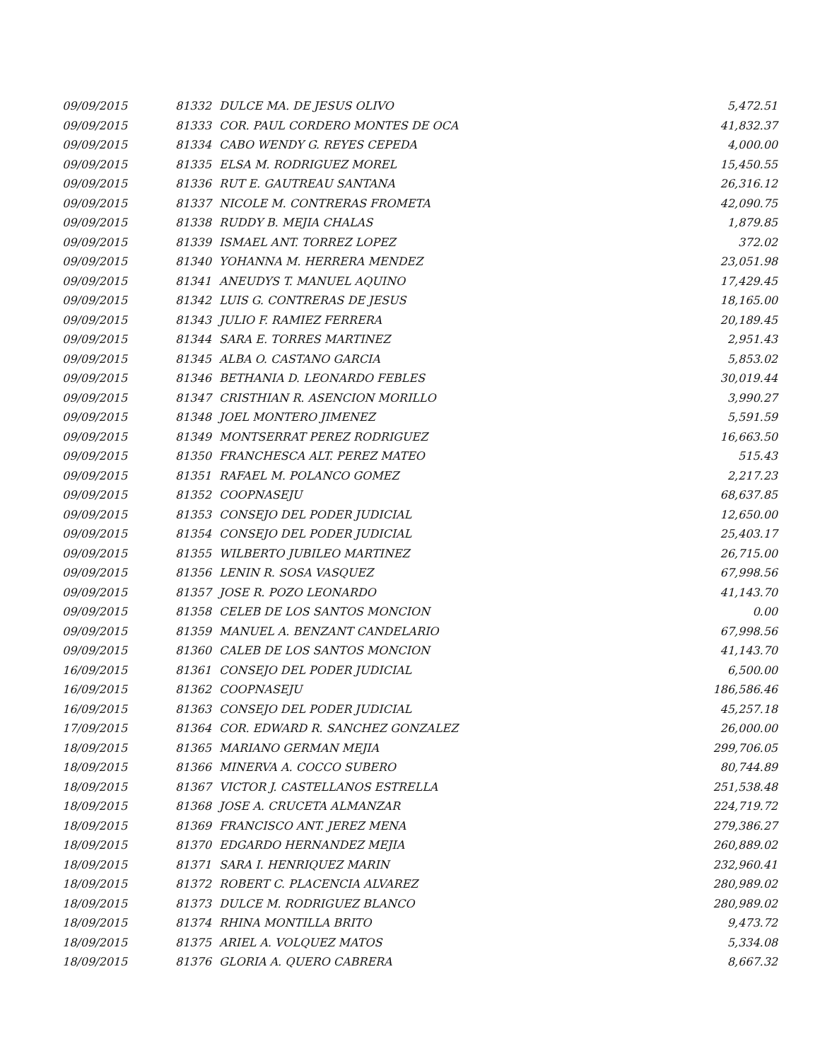| 09/09/2015 | 81332 | DULCE MA. DE JESUS OLIVO | 5,472.51 |
| 09/09/2015 | 81333 | COR. PAUL CORDERO MONTES DE OCA | 41,832.37 |
| 09/09/2015 | 81334 | CABO WENDY G. REYES CEPEDA | 4,000.00 |
| 09/09/2015 | 81335 | ELSA M. RODRIGUEZ MOREL | 15,450.55 |
| 09/09/2015 | 81336 | RUT E. GAUTREAU SANTANA | 26,316.12 |
| 09/09/2015 | 81337 | NICOLE M. CONTRERAS FROMETA | 42,090.75 |
| 09/09/2015 | 81338 | RUDDY B. MEJIA CHALAS | 1,879.85 |
| 09/09/2015 | 81339 | ISMAEL ANT. TORREZ LOPEZ | 372.02 |
| 09/09/2015 | 81340 | YOHANNA M. HERRERA MENDEZ | 23,051.98 |
| 09/09/2015 | 81341 | ANEUDYS T. MANUEL AQUINO | 17,429.45 |
| 09/09/2015 | 81342 | LUIS G. CONTRERAS DE JESUS | 18,165.00 |
| 09/09/2015 | 81343 | JULIO F. RAMIEZ FERRERA | 20,189.45 |
| 09/09/2015 | 81344 | SARA E. TORRES MARTINEZ | 2,951.43 |
| 09/09/2015 | 81345 | ALBA O. CASTANO GARCIA | 5,853.02 |
| 09/09/2015 | 81346 | BETHANIA D. LEONARDO FEBLES | 30,019.44 |
| 09/09/2015 | 81347 | CRISTHIAN R. ASENCION MORILLO | 3,990.27 |
| 09/09/2015 | 81348 | JOEL MONTERO JIMENEZ | 5,591.59 |
| 09/09/2015 | 81349 | MONTSERRAT PEREZ RODRIGUEZ | 16,663.50 |
| 09/09/2015 | 81350 | FRANCHESCA ALT. PEREZ MATEO | 515.43 |
| 09/09/2015 | 81351 | RAFAEL M. POLANCO GOMEZ | 2,217.23 |
| 09/09/2015 | 81352 | COOPNASEJU | 68,637.85 |
| 09/09/2015 | 81353 | CONSEJO DEL PODER JUDICIAL | 12,650.00 |
| 09/09/2015 | 81354 | CONSEJO DEL PODER JUDICIAL | 25,403.17 |
| 09/09/2015 | 81355 | WILBERTO JUBILEO MARTINEZ | 26,715.00 |
| 09/09/2015 | 81356 | LENIN R. SOSA VASQUEZ | 67,998.56 |
| 09/09/2015 | 81357 | JOSE R. POZO LEONARDO | 41,143.70 |
| 09/09/2015 | 81358 | CELEB DE LOS SANTOS MONCION | 0.00 |
| 09/09/2015 | 81359 | MANUEL A. BENZANT CANDELARIO | 67,998.56 |
| 09/09/2015 | 81360 | CALEB DE LOS SANTOS MONCION | 41,143.70 |
| 16/09/2015 | 81361 | CONSEJO DEL PODER JUDICIAL | 6,500.00 |
| 16/09/2015 | 81362 | COOPNASEJU | 186,586.46 |
| 16/09/2015 | 81363 | CONSEJO DEL PODER JUDICIAL | 45,257.18 |
| 17/09/2015 | 81364 | COR. EDWARD R. SANCHEZ GONZALEZ | 26,000.00 |
| 18/09/2015 | 81365 | MARIANO GERMAN MEJIA | 299,706.05 |
| 18/09/2015 | 81366 | MINERVA A. COCCO SUBERO | 80,744.89 |
| 18/09/2015 | 81367 | VICTOR J. CASTELLANOS ESTRELLA | 251,538.48 |
| 18/09/2015 | 81368 | JOSE A. CRUCETA ALMANZAR | 224,719.72 |
| 18/09/2015 | 81369 | FRANCISCO ANT. JEREZ MENA | 279,386.27 |
| 18/09/2015 | 81370 | EDGARDO HERNANDEZ MEJIA | 260,889.02 |
| 18/09/2015 | 81371 | SARA I. HENRIQUEZ MARIN | 232,960.41 |
| 18/09/2015 | 81372 | ROBERT C. PLACENCIA ALVAREZ | 280,989.02 |
| 18/09/2015 | 81373 | DULCE M. RODRIGUEZ BLANCO | 280,989.02 |
| 18/09/2015 | 81374 | RHINA MONTILLA BRITO | 9,473.72 |
| 18/09/2015 | 81375 | ARIEL A. VOLQUEZ MATOS | 5,334.08 |
| 18/09/2015 | 81376 | GLORIA A. QUERO CABRERA | 8,667.32 |